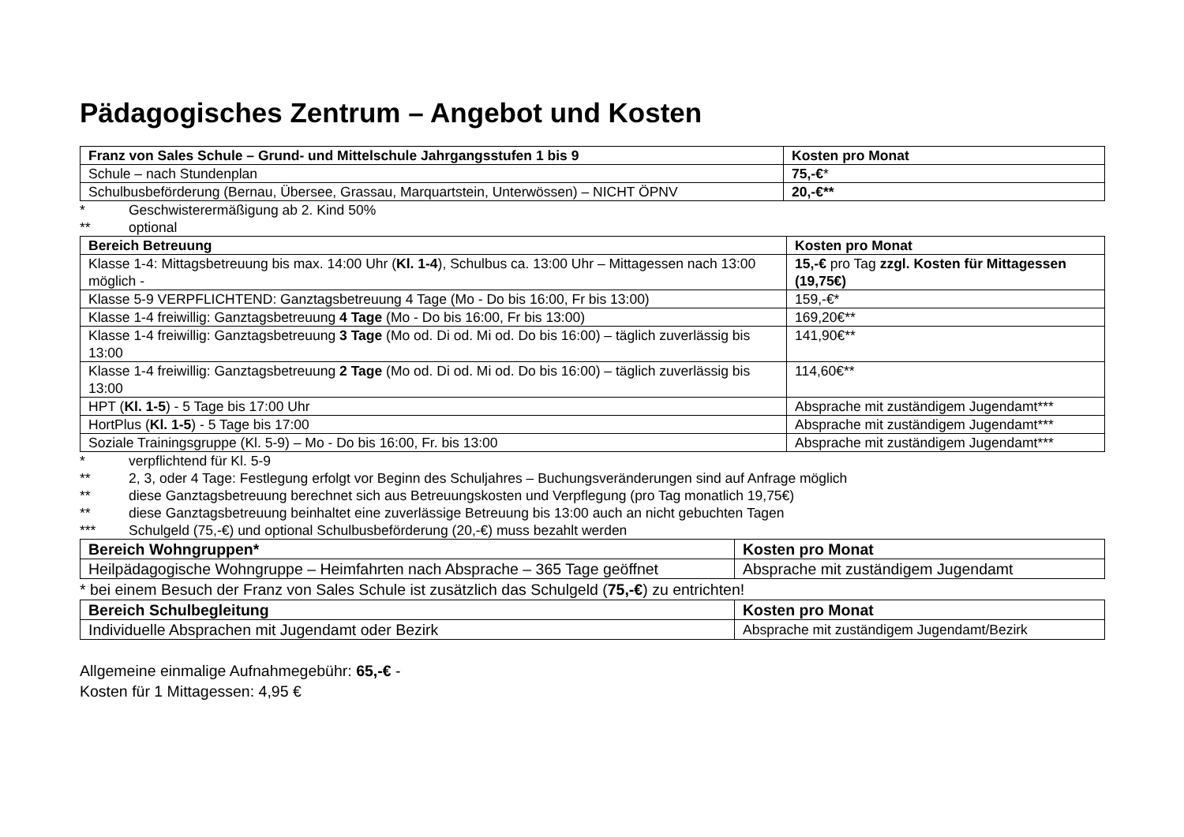Pädagogisches Zentrum – Angebot und Kosten
| Franz von Sales Schule – Grund- und Mittelschule Jahrgangsstufen 1 bis 9 | Kosten pro Monat |
| --- | --- |
| Schule – nach Stundenplan | 75,-€ * |
| Schulbusbeförderung (Bernau, Übersee, Grassau, Marquartstein, Unterwössen) – NICHT ÖPNV | 20,-€** |
* Geschwisterermäßigung ab 2. Kind 50%
** optional
| Bereich Betreuung | Kosten pro Monat |
| --- | --- |
| Klasse 1-4: Mittagsbetreuung bis max. 14:00 Uhr ( Kl. 1-4 ), Schulbus ca. 13:00 Uhr – Mittagessen nach 13:00 möglich - | 15,-€ pro Tag zzgl. Kosten für Mittagessen (19,75€) |
| Klasse 5-9 VERPFLICHTEND: Ganztagsbetreuung 4 Tage (Mo - Do bis 16:00, Fr bis 13:00) | 159,-€* |
| Klasse 1-4 freiwillig: Ganztagsbetreuung 4 Tage (Mo - Do bis 16:00, Fr bis 13:00) | 169,20€** |
| Klasse 1-4 freiwillig: Ganztagsbetreuung 3 Tage (Mo od. Di od. Mi od. Do bis 16:00) – täglich zuverlässig bis 13:00 | 141,90€** |
| Klasse 1-4 freiwillig: Ganztagsbetreuung 2 Tage (Mo od. Di od. Mi od. Do bis 16:00) – täglich zuverlässig bis 13:00 | 114,60€** |
| HPT ( Kl. 1-5 ) - 5 Tage bis 17:00 Uhr | Absprache mit zuständigem Jugendamt*** |
| HortPlus ( Kl. 1-5 ) - 5 Tage bis 17:00 | Absprache mit zuständigem Jugendamt*** |
| Soziale Trainingsgruppe (Kl. 5-9) – Mo - Do bis 16:00, Fr. bis 13:00 | Absprache mit zuständigem Jugendamt*** |
* verpflichtend für Kl. 5-9
** 2, 3, oder 4 Tage: Festlegung erfolgt vor Beginn des Schuljahres – Buchungsveränderungen sind auf Anfrage möglich
** diese Ganztagsbetreuung berechnet sich aus Betreuungskosten und Verpflegung (pro Tag monatlich 19,75€)
** diese Ganztagsbetreuung beinhaltet eine zuverlässige Betreuung bis 13:00 auch an nicht gebuchten Tagen
*** Schulgeld (75,-€) und optional Schulbusbeförderung (20,-€) muss bezahlt werden
| Bereich Wohngruppen* | Kosten pro Monat |
| --- | --- |
| Heilpädagogische Wohngruppe – Heimfahrten nach Absprache – 365 Tage geöffnet | Absprache mit zuständigem Jugendamt |
* bei einem Besuch der Franz von Sales Schule ist zusätzlich das Schulgeld (75,-€) zu entrichten!
| Bereich Schulbegleitung | Kosten pro Monat |
| --- | --- |
| Individuelle Absprachen mit Jugendamt oder Bezirk | Absprache mit zuständigem Jugendamt/Bezirk |
Allgemeine einmalige Aufnahmegebühr: 65,-€ -
Kosten für 1 Mittagessen: 4,95 €